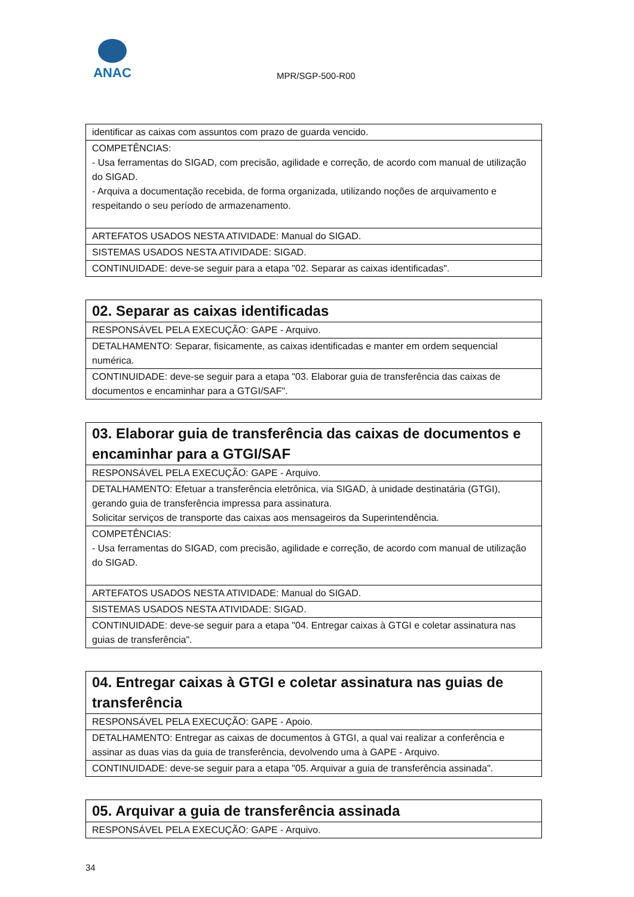ANAC
MPR/SGP-500-R00
| identificar as caixas com assuntos com prazo de guarda vencido. |
| COMPETÊNCIAS: - Usa ferramentas do SIGAD, com precisão, agilidade e correção, de acordo com manual de utilização do SIGAD. - Arquiva a documentação recebida, de forma organizada, utilizando noções de arquivamento e respeitando o seu período de armazenamento. |
| ARTEFATOS USADOS NESTA ATIVIDADE: Manual do SIGAD. |
| SISTEMAS USADOS NESTA ATIVIDADE: SIGAD. |
| CONTINUIDADE: deve-se seguir para a etapa "02. Separar as caixas identificadas". |
| 02. Separar as caixas identificadas |
| RESPONSÁVEL PELA EXECUÇÃO: GAPE - Arquivo. |
| DETALHAMENTO: Separar, fisicamente, as caixas identificadas e manter em ordem sequencial numérica. |
| CONTINUIDADE: deve-se seguir para a etapa "03. Elaborar guia de transferência das caixas de documentos e encaminhar para a GTGI/SAF". |
| 03. Elaborar guia de transferência das caixas de documentos e encaminhar para a GTGI/SAF |
| RESPONSÁVEL PELA EXECUÇÃO: GAPE - Arquivo. |
| DETALHAMENTO: Efetuar a transferência eletrônica, via SIGAD, à unidade destinatária (GTGI), gerando guia de transferência impressa para assinatura. Solicitar serviços de transporte das caixas aos mensageiros da Superintendência. |
| COMPETÊNCIAS: - Usa ferramentas do SIGAD, com precisão, agilidade e correção, de acordo com manual de utilização do SIGAD. |
| ARTEFATOS USADOS NESTA ATIVIDADE: Manual do SIGAD. |
| SISTEMAS USADOS NESTA ATIVIDADE: SIGAD. |
| CONTINUIDADE: deve-se seguir para a etapa "04. Entregar caixas à GTGI e coletar assinatura nas guias de transferência". |
| 04. Entregar caixas à GTGI e coletar assinatura nas guias de transferência |
| RESPONSÁVEL PELA EXECUÇÃO: GAPE - Apoio. |
| DETALHAMENTO: Entregar as caixas de documentos à GTGI, a qual vai realizar a conferência e assinar as duas vias da guia de transferência, devolvendo uma à GAPE - Arquivo. |
| CONTINUIDADE: deve-se seguir para a etapa "05. Arquivar a guia de transferência assinada". |
| 05. Arquivar a guia de transferência assinada |
| RESPONSÁVEL PELA EXECUÇÃO: GAPE - Arquivo. |
34